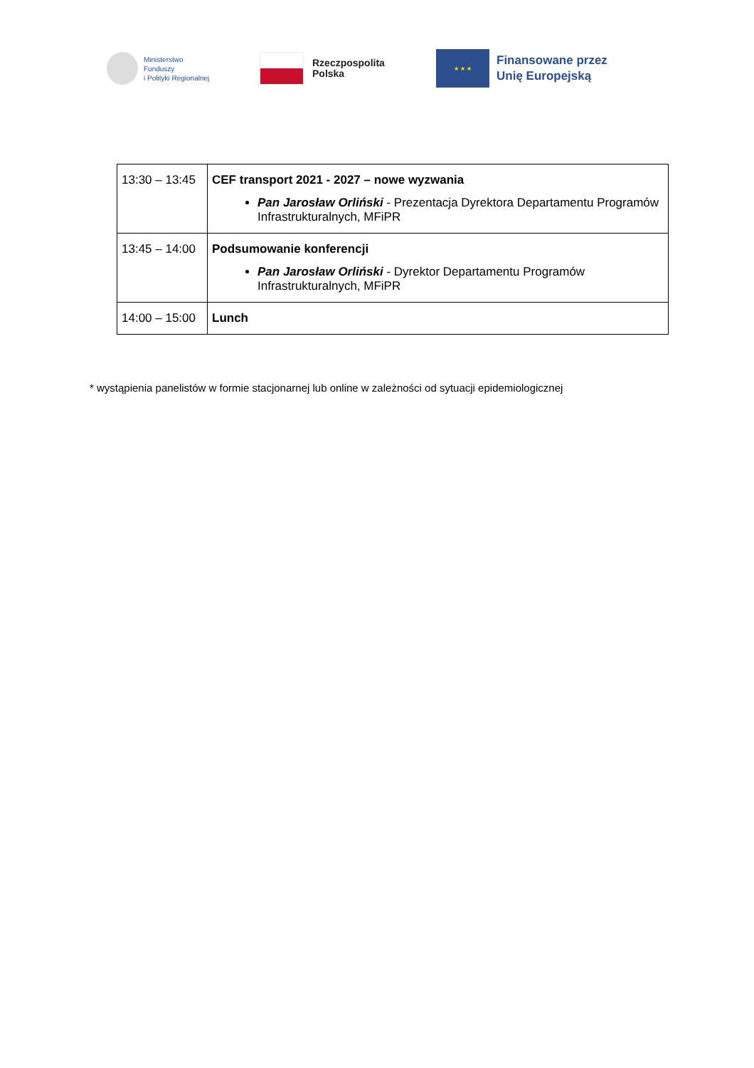Ministerstwo
Funduszy
i Polityki Regionalnej
Rzeczpospolita
Polska
★ ★ ★
Finansowane przez
Unię Europejską
| 13:30 – 13:45 | CEF transport 2021 - 2027 – nowe wyzwania Pan Jarosław Orliński - Prezentacja Dyrektora Departamentu Programów Infrastrukturalnych, MFiPR |
| 13:45 – 14:00 | Podsumowanie konferencji Pan Jarosław Orliński - Dyrektor Departamentu Programów Infrastrukturalnych, MFiPR |
| 14:00 – 15:00 | Lunch |
* wystąpienia panelistów w formie stacjonarnej lub online w zależności od sytuacji epidemiologicznej